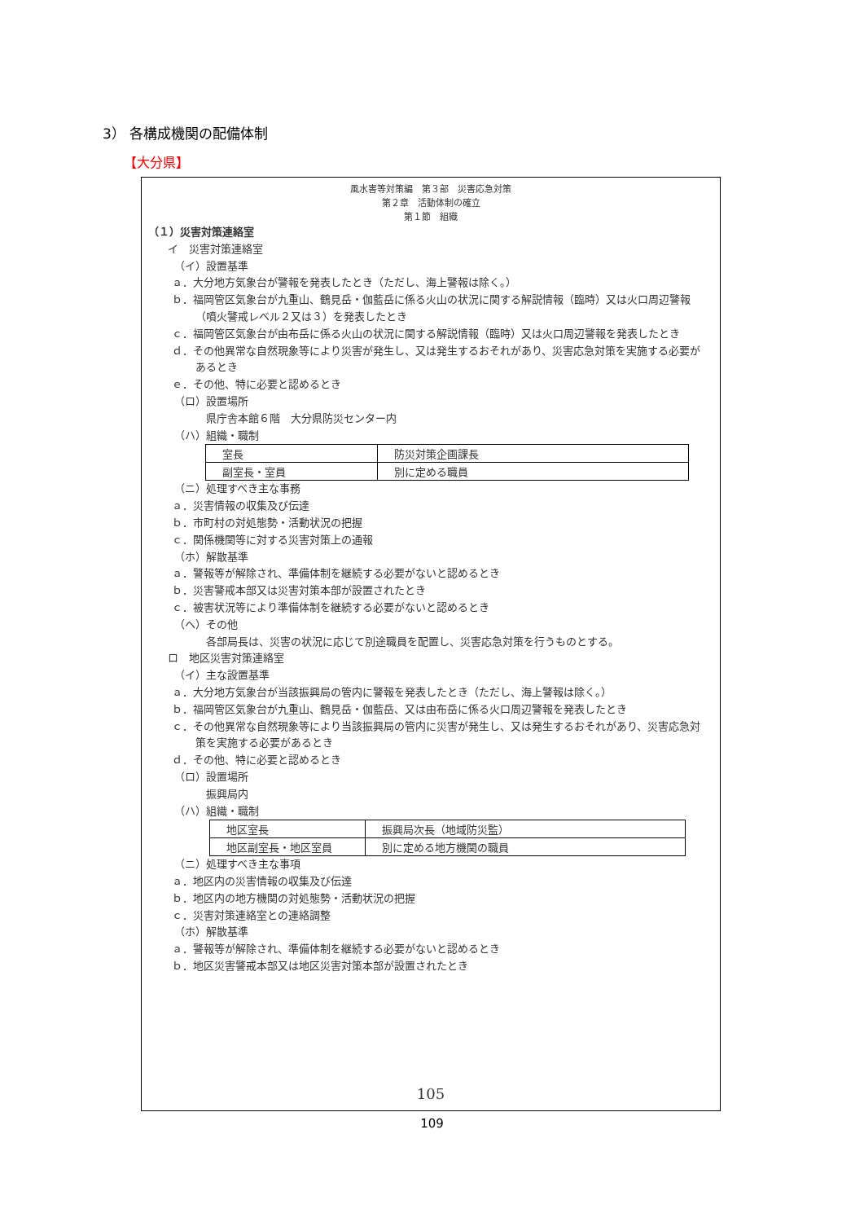3） 各構成機関の配備体制
【大分県】
風水害等対策編　第３部　災害応急対策
第２章　活動体制の確立
第１節　組織
（１）災害対策連絡室
イ　災害対策連絡室
（イ）設置基準
ａ．大分地方気象台が警報を発表したとき（ただし、海上警報は除く。）
ｂ．福岡管区気象台が九重山、鶴見岳・伽藍岳に係る火山の状況に関する解説情報（臨時）又は火口周辺警報（噴火警戒レベル２又は３）を発表したとき
ｃ．福岡管区気象台が由布岳に係る火山の状況に関する解説情報（臨時）又は火口周辺警報を発表したとき
ｄ．その他異常な自然現象等により災害が発生し、又は発生するおそれがあり、災害応急対策を実施する必要があるとき
ｅ．その他、特に必要と認めるとき
（ロ）設置場所
県庁舎本館６階　大分県防災センター内
（ハ）組織・職制
| 室長 | 防災対策企画課長 |
| 副室長・室員 | 別に定める職員 |
（ニ）処理すべき主な事務
ａ．災害情報の収集及び伝達
ｂ．市町村の対処態勢・活動状況の把握
ｃ．関係機関等に対する災害対策上の通報
（ホ）解散基準
ａ．警報等が解除され、準備体制を継続する必要がないと認めるとき
ｂ．災害警戒本部又は災害対策本部が設置されたとき
ｃ．被害状況等により準備体制を継続する必要がないと認めるとき
（ヘ）その他
各部局長は、災害の状況に応じて別途職員を配置し、災害応急対策を行うものとする。
ロ　地区災害対策連絡室
（イ）主な設置基準
ａ．大分地方気象台が当該振興局の管内に警報を発表したとき（ただし、海上警報は除く。）
ｂ．福岡管区気象台が九重山、鶴見岳・伽藍岳、又は由布岳に係る火口周辺警報を発表したとき
ｃ．その他異常な自然現象等により当該振興局の管内に災害が発生し、又は発生するおそれがあり、災害応急対策を実施する必要があるとき
ｄ．その他、特に必要と認めるとき
（ロ）設置場所
振興局内
（ハ）組織・職制
| 地区室長 | 振興局次長（地域防災監） |
| 地区副室長・地区室員 | 別に定める地方機関の職員 |
（ニ）処理すべき主な事項
ａ．地区内の災害情報の収集及び伝達
ｂ．地区内の地方機関の対処態勢・活動状況の把握
ｃ．災害対策連絡室との連絡調整
（ホ）解散基準
ａ．警報等が解除され、準備体制を継続する必要がないと認めるとき
ｂ．地区災害警戒本部又は地区災害対策本部が設置されたとき
105
109